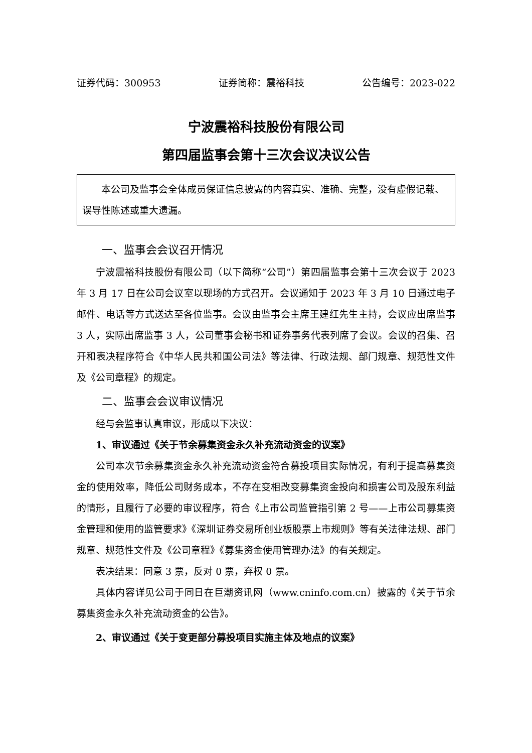证券代码：300953 证券简称：震裕科技 公告编号：2023-022
宁波震裕科技股份有限公司
第四届监事会第十三次会议决议公告
本公司及监事会全体成员保证信息披露的内容真实、准确、完整，没有虚假记载、误导性陈述或重大遗漏。
一、监事会会议召开情况
宁波震裕科技股份有限公司（以下简称“公司”）第四届监事会第十三次会议于 2023 年 3 月 17 日在公司会议室以现场的方式召开。会议通知于 2023 年 3 月 10 日通过电子邮件、电话等方式送达至各位监事。会议由监事会主席王建红先生主持，会议应出席监事 3 人，实际出席监事 3 人，公司董事会秘书和证券事务代表列席了会议。会议的召集、召开和表决程序符合《中华人民共和国公司法》等法律、行政法规、部门规章、规范性文件及《公司章程》的规定。
二、监事会会议审议情况
经与会监事认真审议，形成以下决议：
1、审议通过《关于节余募集资金永久补充流动资金的议案》
公司本次节余募集资金永久补充流动资金符合募投项目实际情况，有利于提高募集资金的使用效率，降低公司财务成本，不存在变相改变募集资金投向和损害公司及股东利益的情形，且履行了必要的审议程序，符合《上市公司监管指引第 2 号——上市公司募集资金管理和使用的监管要求》《深圳证券交易所创业板股票上市规则》等有关法律法规、部门规章、规范性文件及《公司章程》《募集资金使用管理办法》的有关规定。
表决结果：同意 3 票，反对 0 票，弃权 0 票。
具体内容详见公司于同日在巨潮资讯网（www.cninfo.com.cn）披露的《关于节余募集资金永久补充流动资金的公告》。
2、审议通过《关于变更部分募投项目实施主体及地点的议案》